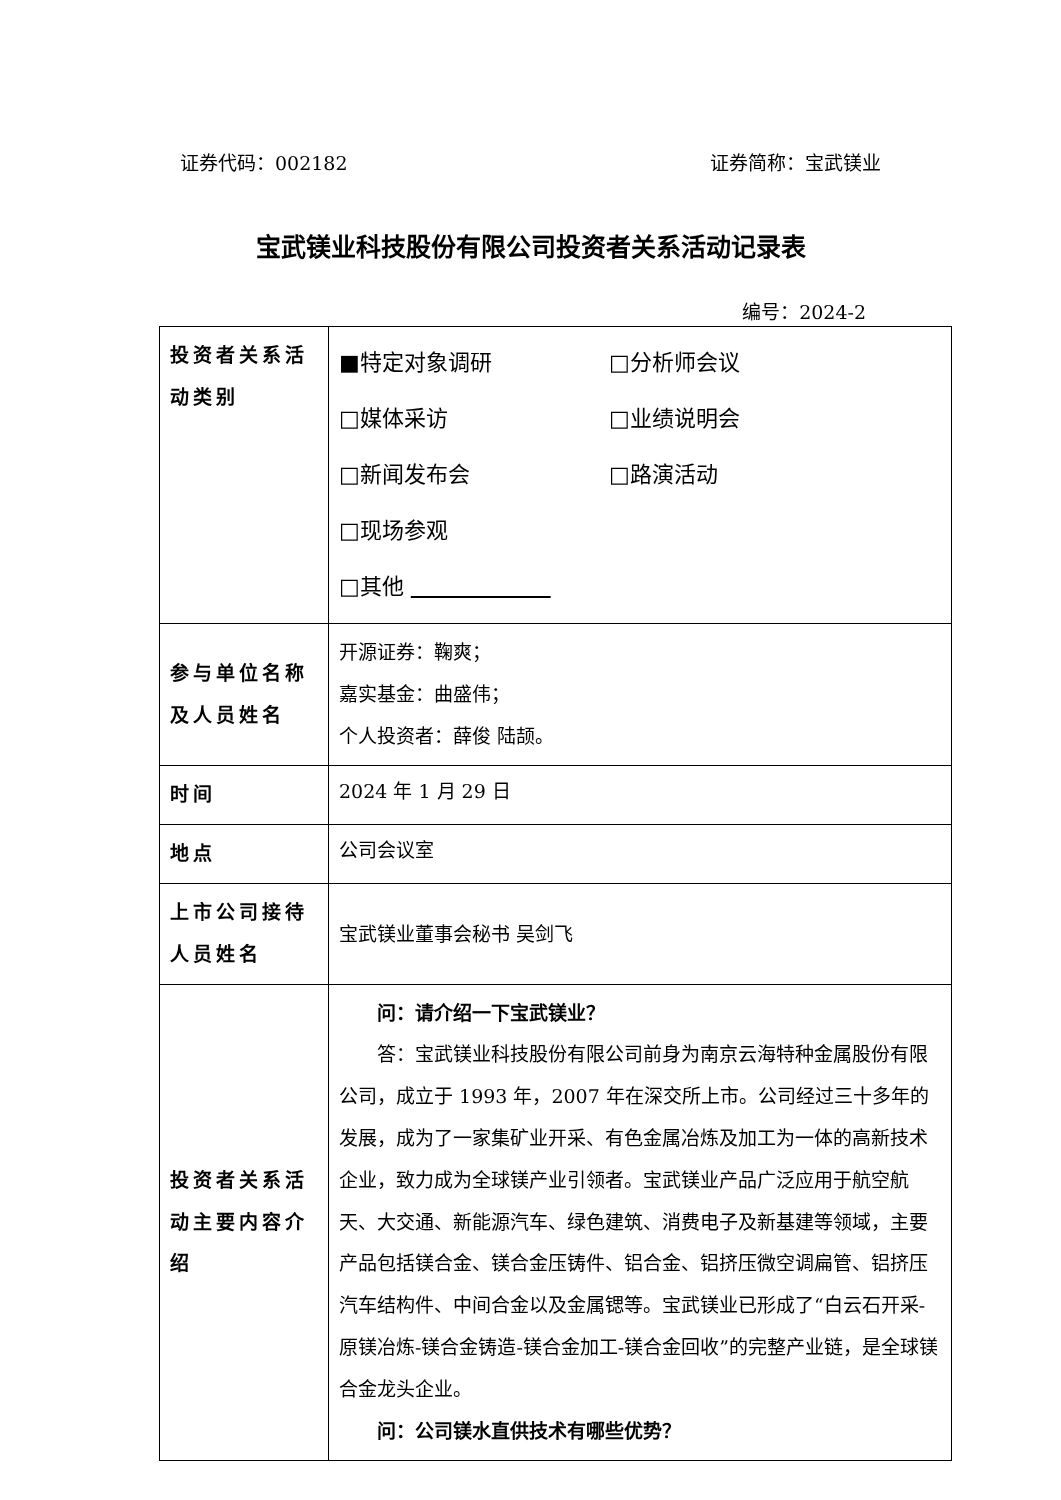证券代码：002182 证券简称：宝武镁业
宝武镁业科技股份有限公司投资者关系活动记录表
编号：2024-2
| 投资者关系活动类别 | ■特定对象调研 □分析师会议 □媒体采访 □业绩说明会 □新闻发布会 □路演活动 □现场参观 □其他 |
| 参与单位名称及人员姓名 | 开源证券：鞠爽； 嘉实基金：曲盛伟； 个人投资者：薛俊 陆颉。 |
| 时间 | 2024 年 1 月 29 日 |
| 地点 | 公司会议室 |
| 上市公司接待人员姓名 | 宝武镁业董事会秘书 吴剑飞 |
| 投资者关系活动主要内容介绍 | 问：请介绍一下宝武镁业？ 答：宝武镁业科技股份有限公司前身为南京云海特种金属股份有限公司，成立于 1993 年，2007 年在深交所上市。公司经过三十多年的发展，成为了一家集矿业开采、有色金属冶炼及加工为一体的高新技术企业，致力成为全球镁产业引领者。宝武镁业产品广泛应用于航空航天、大交通、新能源汽车、绿色建筑、消费电子及新基建等领域，主要产品包括镁合金、镁合金压铸件、铝合金、铝挤压微空调扁管、铝挤压汽车结构件、中间合金以及金属锶等。宝武镁业已形成了“白云石开采-原镁冶炼-镁合金铸造-镁合金加工-镁合金回收”的完整产业链，是全球镁合金龙头企业。 问：公司镁水直供技术有哪些优势？ |